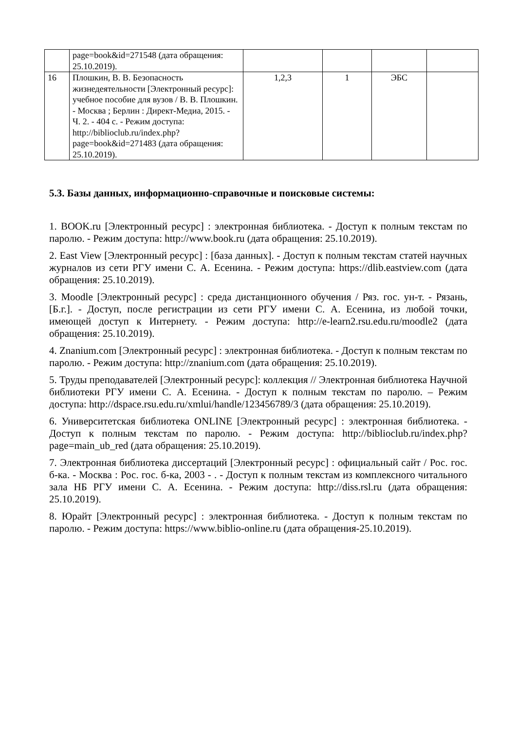| | page=book&id=271548 (дата обращения: 25.10.2019). | | | | |
| 16 | Плошкин, В. В. Безопасность жизнедеятельности [Электронный ресурс]: учебное пособие для вузов / В. В. Плошкин. - Москва ; Берлин : Директ-Медиа, 2015. - Ч. 2. - 404 с. - Режим доступа: http://biblioclub.ru/index.php?page=book&id=271483 (дата обращения: 25.10.2019). | 1,2,3 | 1 | ЭБС | |
5.3. Базы данных, информационно-справочные и поисковые системы:
1. BOOK.ru [Электронный ресурс] : электронная библиотека. - Доступ к полным текстам по паролю. - Режим доступа: http://www.book.ru (дата обращения: 25.10.2019).
2. East View [Электронный ресурс] : [база данных]. - Доступ к полным текстам статей научных журналов из сети РГУ имени С. А. Есенина. - Режим доступа: https://dlib.eastview.com (дата обращения: 25.10.2019).
3. Moodle [Электронный ресурс] : среда дистанционного обучения / Ряз. гос. ун-т. - Рязань, [Б.г.]. - Доступ, после регистрации из сети РГУ имени С. А. Есенина, из любой точки, имеющей доступ к Интернету. - Режим доступа: http://e-learn2.rsu.edu.ru/moodle2 (дата обращения: 25.10.2019).
4. Znanium.com [Электронный ресурс] : электронная библиотека. - Доступ к полным текстам по паролю. - Режим доступа: http://znanium.com (дата обращения: 25.10.2019).
5. Труды преподавателей [Электронный ресурс]: коллекция // Электронная библиотека Научной библиотеки РГУ имени С. А. Есенина. - Доступ к полным текстам по паролю. – Режим доступа: http://dspace.rsu.edu.ru/xmlui/handle/123456789/3 (дата обращения: 25.10.2019).
6. Университетская библиотека ONLINE [Электронный ресурс] : электронная библиотека. - Доступ к полным текстам по паролю. - Режим доступа: http://biblioclub.ru/index.php?page=main_ub_red (дата обращения: 25.10.2019).
7. Электронная библиотека диссертаций [Электронный ресурс] : официальный сайт / Рос. гос. б-ка. - Москва : Рос. гос. б-ка, 2003 - . - Доступ к полным текстам из комплексного читального зала НБ РГУ имени С. А. Есенина. - Режим доступа: http://diss.rsl.ru (дата обращения: 25.10.2019).
8. Юрайт [Электронный ресурс] : электронная библиотека. - Доступ к полным текстам по паролю. - Режим доступа: https://www.biblio-online.ru (дата обращения-25.10.2019).